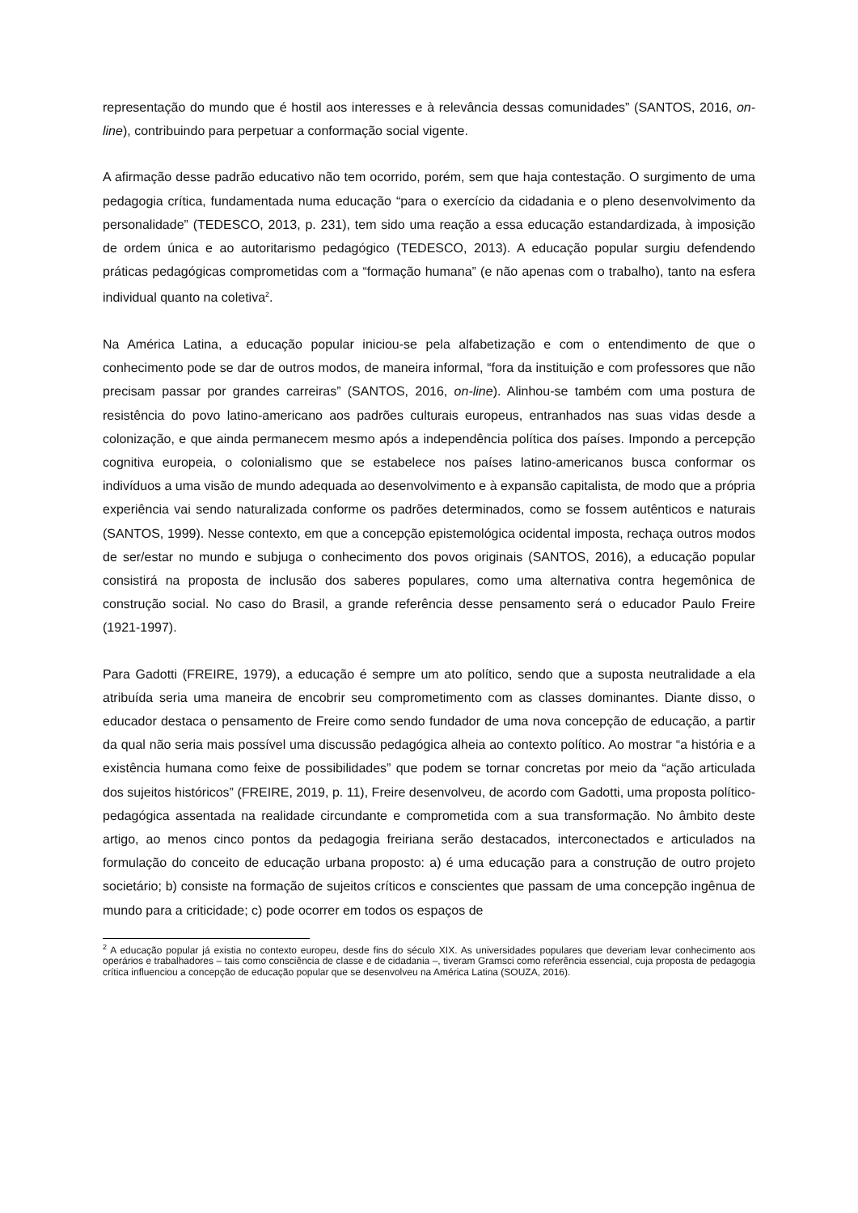representação do mundo que é hostil aos interesses e à relevância dessas comunidades” (SANTOS, 2016, on-line), contribuindo para perpetuar a conformação social vigente.
A afirmação desse padrão educativo não tem ocorrido, porém, sem que haja contestação. O surgimento de uma pedagogia crítica, fundamentada numa educação “para o exercício da cidadania e o pleno desenvolvimento da personalidade” (TEDESCO, 2013, p. 231), tem sido uma reação a essa educação estandardizada, à imposição de ordem única e ao autoritarismo pedagógico (TEDESCO, 2013). A educação popular surgiu defendendo práticas pedagógicas comprometidas com a “formação humana” (e não apenas com o trabalho), tanto na esfera individual quanto na coletiva<sup>2</sup>.
Na América Latina, a educação popular iniciou-se pela alfabetização e com o entendimento de que o conhecimento pode se dar de outros modos, de maneira informal, “fora da instituição e com professores que não precisam passar por grandes carreiras” (SANTOS, 2016, on-line). Alinhou-se também com uma postura de resistência do povo latino-americano aos padrões culturais europeus, entranhados nas suas vidas desde a colonização, e que ainda permanecem mesmo após a independência política dos países. Impondo a percepção cognitiva europeia, o colonialismo que se estabelece nos países latino-americanos busca conformar os indivíduos a uma visão de mundo adequada ao desenvolvimento e à expansão capitalista, de modo que a própria experiência vai sendo naturalizada conforme os padrões determinados, como se fossem autênticos e naturais (SANTOS, 1999). Nesse contexto, em que a concepção epistemológica ocidental imposta, rechaça outros modos de ser/estar no mundo e subjuga o conhecimento dos povos originais (SANTOS, 2016), a educação popular consistirá na proposta de inclusão dos saberes populares, como uma alternativa contra hegemônica de construção social. No caso do Brasil, a grande referência desse pensamento será o educador Paulo Freire (1921-1997).
Para Gadotti (FREIRE, 1979), a educação é sempre um ato político, sendo que a suposta neutralidade a ela atribuída seria uma maneira de encobrir seu comprometimento com as classes dominantes. Diante disso, o educador destaca o pensamento de Freire como sendo fundador de uma nova concepção de educação, a partir da qual não seria mais possível uma discussão pedagógica alheia ao contexto político. Ao mostrar “a história e a existência humana como feixe de possibilidades” que podem se tornar concretas por meio da “ação articulada dos sujeitos históricos” (FREIRE, 2019, p. 11), Freire desenvolveu, de acordo com Gadotti, uma proposta político-pedagógica assentada na realidade circundante e comprometida com a sua transformação. No âmbito deste artigo, ao menos cinco pontos da pedagogia freiriana serão destacados, interconectados e articulados na formulação do conceito de educação urbana proposto: a) é uma educação para a construção de outro projeto societário; b) consiste na formação de sujeitos críticos e conscientes que passam de uma concepção ingênua de mundo para a criticidade; c) pode ocorrer em todos os espaços de
<sup>2</sup> A educação popular já existia no contexto europeu, desde fins do século XIX. As universidades populares que deveriam levar conhecimento aos operários e trabalhadores – tais como consciência de classe e de cidadania –, tiveram Gramsci como referência essencial, cuja proposta de pedagogia crítica influenciou a concepção de educação popular que se desenvolveu na América Latina (SOUZA, 2016).